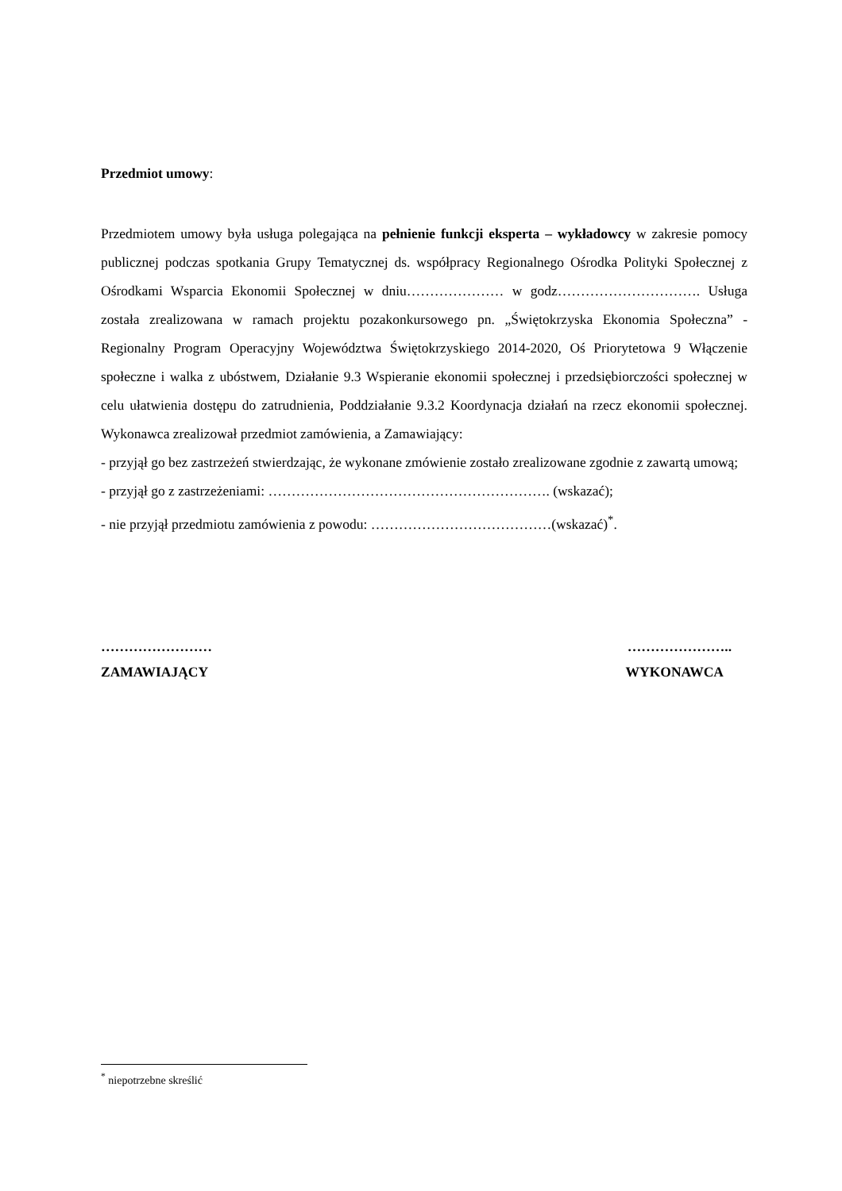Przedmiot umowy:
Przedmiotem umowy była usługa polegająca na pełnienie funkcji eksperta – wykładowcy w zakresie pomocy publicznej podczas spotkania Grupy Tematycznej ds. współpracy Regionalnego Ośrodka Polityki Społecznej z Ośrodkami Wsparcia Ekonomii Społecznej w dniu………………… w godz…………………………. Usługa została zrealizowana w ramach projektu pozakonkursowego pn. „Świętokrzyska Ekonomia Społeczna” - Regionalny Program Operacyjny Województwa Świętokrzyskiego 2014-2020, Oś Priorytetowa 9 Włączenie społeczne i walka z ubóstwem, Działanie 9.3 Wspieranie ekonomii społecznej i przedsiębiorczości społecznej w celu ułatwienia dostępu do zatrudnienia, Poddziałanie 9.3.2 Koordynacja działań na rzecz ekonomii społecznej. Wykonawca zrealizował przedmiot zamówienia, a Zamawiający:
- przyjął go bez zastrzeżeń stwierdzając, że wykonane zmówienie zostało zrealizowane zgodnie z zawartą umową;
- przyjął go z zastrzeżeniami: ……………………………………………………. (wskazać);
- nie przyjął przedmiotu zamówienia z powodu: …………………………………(wskazać)<sup>*</sup>.
…………………… …………………..
ZAMAWIAJĄCY WYKONAWCA
<sup>*</sup> niepotrzebne skreślić